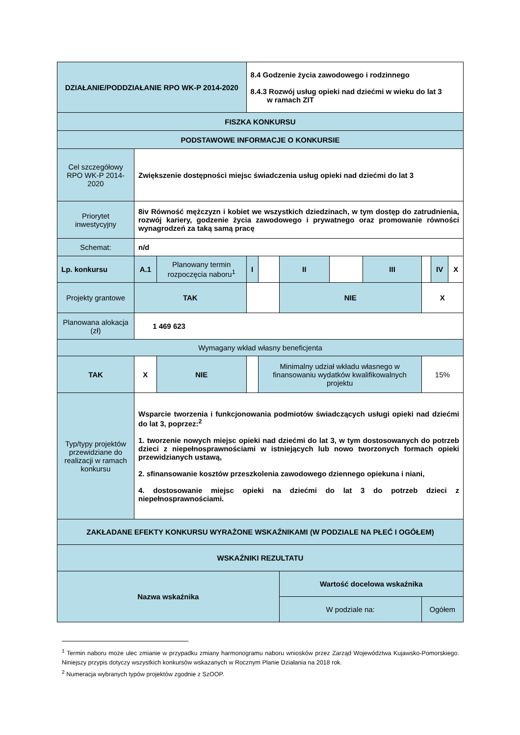| DZIAŁANIE/PODDZIAŁANIE RPO WK-P 2014-2020 | | | 8.4 Godzenie życia zawodowego i rodzinnego 8.4.3 Rozwój usług opieki nad dziećmi w wieku do lat 3 w ramach ZIT | | | | | | | |
| FISZKA KONKURSU | | | | | | | | | | |
| PODSTAWOWE INFORMACJE O KONKURSIE | | | | | | | | | | |
| Cel szczegółowy RPO WK-P 2014-2020 | Zwiększenie dostępności miejsc świadczenia usług opieki nad dziećmi do lat 3 | | | | | | | | | |
| Priorytet inwestycyjny | 8iv Równość mężczyzn i kobiet we wszystkich dziedzinach, w tym dostęp do zatrudnienia, rozwój kariery, godzenie życia zawodowego i prywatnego oraz promowanie równości wynagrodzeń za taką samą pracę | | | | | | | | | |
| Schemat: | n/d | | | | | | | | | |
| Lp. konkursu | A.1 | Planowany termin rozpoczęcia naboru<sup>1</sup> | I | | II | | III | | IV | X |
| Projekty grantowe | TAK | | | | NIE | | | X | | |
| Planowana alokacja (zł) | 1 469 623 | | | | | | | | | |
| Wymagany wkład własny beneficjenta | | | | | | | | | | |
| TAK | X | NIE | | Minimalny udział wkładu własnego w finansowaniu wydatków kwalifikowalnych projektu | | | | 15% | | |
| Typ/typy projektów przewidziane do realizacji w ramach konkursu | Wsparcie tworzenia i funkcjonowania podmiotów świadczących usługi opieki nad dziećmi do lat 3, poprzez:<sup>2</sup> 1. tworzenie nowych miejsc opieki nad dziećmi do lat 3, w tym dostosowanych do potrzeb dzieci z niepełnosprawnościami w istniejących lub nowo tworzonych formach opieki przewidzianych ustawą, 2. sfinansowanie kosztów przeszkolenia zawodowego dziennego opiekuna i niani, 4. dostosowanie miejsc opieki na dziećmi do lat 3 do potrzeb dzieci z niepełnosprawnościami. | | | | | | | | | |
| ZAKŁADANE EFEKTY KONKURSU WYRAŻONE WSKAŹNIKAMI (W PODZIALE NA PŁEĆ I OGÓŁEM) | | | | | | | | | | |
| WSKAŹNIKI REZULTATU | | | | | | | | | | |
| Nazwa wskaźnika | | | | | Wartość docelowa wskaźnika | | | | | |
| | | | | | W podziale na: | | | Ogółem | | |
<sup>1</sup> Termin naboru może ulec zmianie w przypadku zmiany harmonogramu naboru wniosków przez Zarząd Województwa Kujawsko-Pomorskiego. Niniejszy przypis dotyczy wszystkich konkursów wskazanych w Rocznym Planie Działania na 2018 rok.
<sup>2</sup> Numeracja wybranych typów projektów zgodnie z SzOOP.